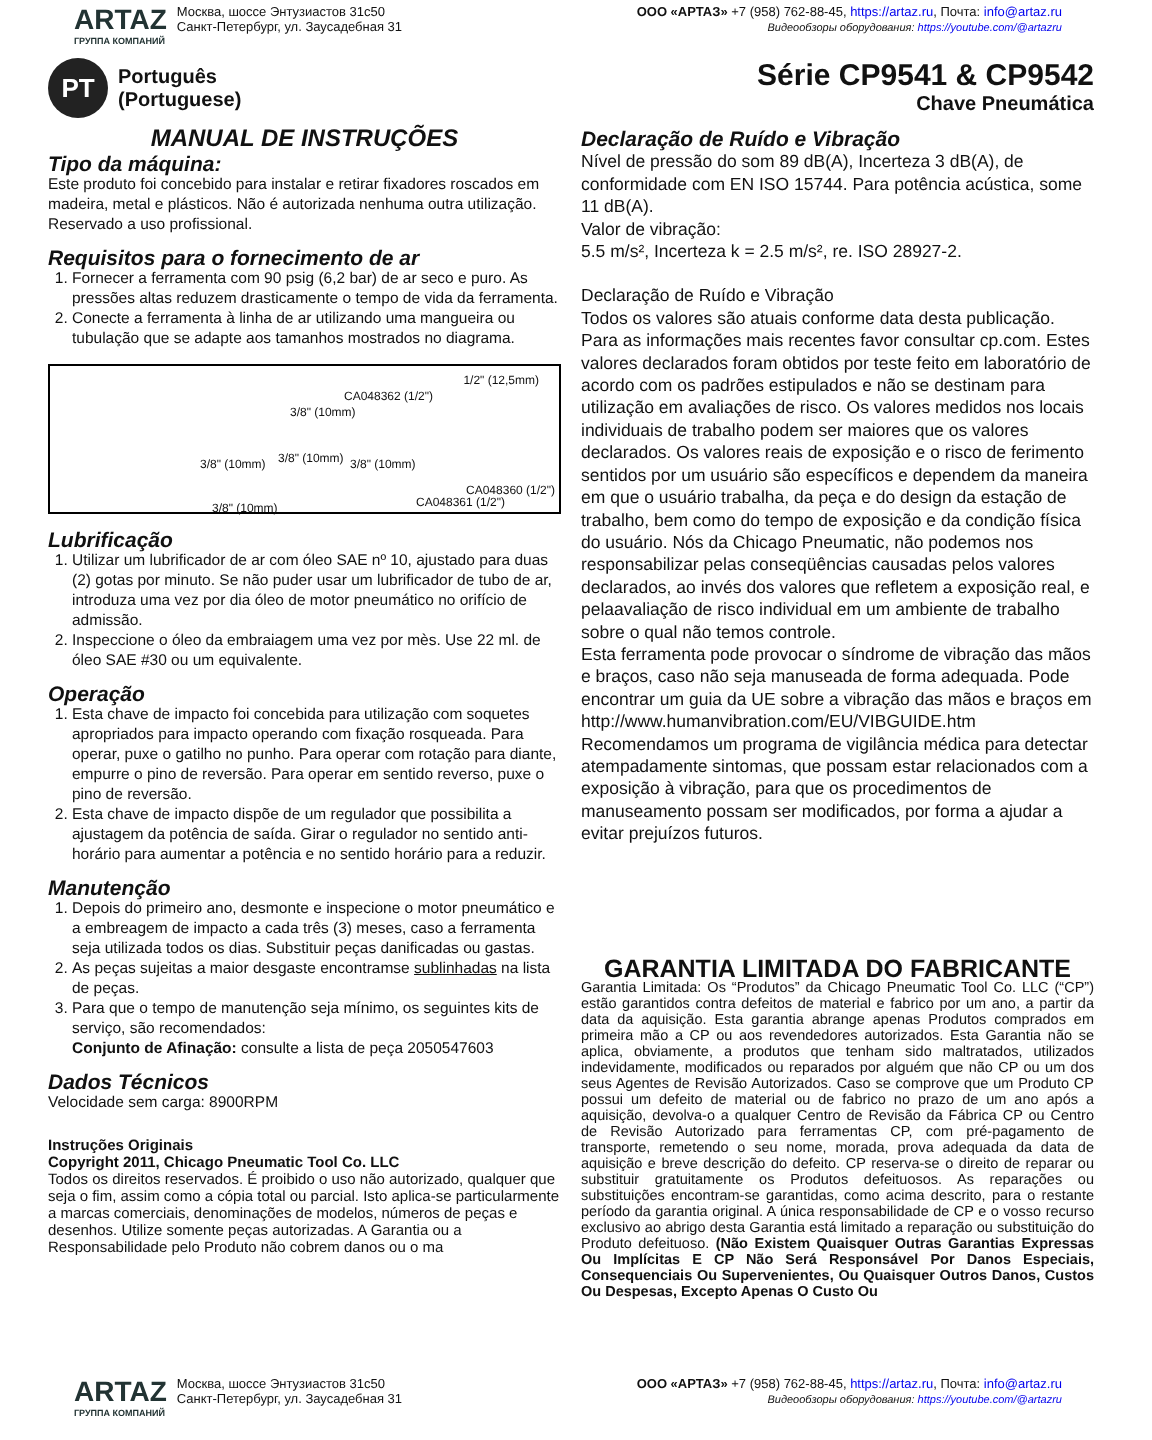ARTAZ
ГРУППА КОМПАНИЙ
Москва, шоссе Энтузиастов 31с50
Санкт-Петербург, ул. Заусадебная 31
ООО «АРТАЗ» +7 (958) 762-88-45, https://artaz.ru, Почта: info@artaz.ru
Видеообзоры оборудования: https://youtube.com/@artazru
PT
Português
(Portuguese)
Série CP9541 & CP9542
Chave Pneumática
MANUAL DE INSTRUÇÕES
Tipo da máquina:
Este produto foi concebido para instalar e retirar fixadores roscados em madeira, metal e plásticos. Não é autorizada nenhuma outra utilização. Reservado a uso profissional.
Requisitos para o fornecimento de ar
1. Fornecer a ferramenta com 90 psig (6,2 bar) de ar seco e puro. As pressões altas reduzem drasticamente o tempo de vida da ferramenta.
2. Conecte a ferramenta à linha de ar utilizando uma mangueira ou tubulação que se adapte aos tamanhos mostrados no diagrama.
1/2" (12,5mm)
CA048362 (1/2")
3/8" (10mm)
3/8" (10mm) 3/8" (10mm) 3/8" (10mm)
CA048360 (1/2")
CA048361 (1/2") 3/8" (10mm)
Lubrificação
1. Utilizar um lubrificador de ar com óleo SAE nº 10, ajustado para duas (2) gotas por minuto. Se não puder usar um lubrificador de tubo de ar, introduza uma vez por dia óleo de motor pneumático no orifício de admissão.
2. Inspeccione o óleo da embraiagem uma vez por mès. Use 22 ml. de óleo SAE #30 ou um equivalente.
Operação
1. Esta chave de impacto foi concebida para utilização com soquetes apropriados para impacto operando com fixação rosqueada. Para operar, puxe o gatilho no punho. Para operar com rotação para diante, empurre o pino de reversão. Para operar em sentido reverso, puxe o pino de reversão.
2. Esta chave de impacto dispõe de um regulador que possibilita a ajustagem da potência de saída. Girar o regulador no sentido anti-horário para aumentar a potência e no sentido horário para a reduzir.
Manutenção
1. Depois do primeiro ano, desmonte e inspecione o motor pneumático e a embreagem de impacto a cada três (3) meses, caso a ferramenta seja utilizada todos os dias. Substituir peças danificadas ou gastas.
2. As peças sujeitas a maior desgaste encontramse sublinhadas na lista de peças.
3. Para que o tempo de manutenção seja mínimo, os seguintes kits de serviço, são recomendados:
Conjunto de Afinação: consulte a lista de peça 2050547603
Dados Técnicos
Velocidade sem carga: 8900RPM
Instruções Originais
Copyright 2011, Chicago Pneumatic Tool Co. LLC
Todos os direitos reservados. É proibido o uso não autorizado, qualquer que seja o fim, assim como a cópia total ou parcial. Isto aplica-se particularmente a marcas comerciais, denominações de modelos, números de peças e desenhos. Utilize somente peças autorizadas. A Garantia ou a Responsabilidade pelo Produto não cobrem danos ou o ma
Declaração de Ruído e Vibração
Nível de pressão do som 89 dB(A), Incerteza 3 dB(A), de conformidade com EN ISO 15744. Para potência acústica, some 11 dB(A).
Valor de vibração:
5.5 m/s², Incerteza k = 2.5 m/s², re. ISO 28927-2.
Declaração de Ruído e Vibração
Todos os valores são atuais conforme data desta publicação. Para as informações mais recentes favor consultar cp.com. Estes valores declarados foram obtidos por teste feito em laboratório de acordo com os padrões estipulados e não se destinam para utilização em avaliações de risco. Os valores medidos nos locais individuais de trabalho podem ser maiores que os valores declarados. Os valores reais de exposição e o risco de ferimento sentidos por um usuário são específicos e dependem da maneira em que o usuário trabalha, da peça e do design da estação de trabalho, bem como do tempo de exposição e da condição física do usuário. Nós da Chicago Pneumatic, não podemos nos responsabilizar pelas conseqüências causadas pelos valores declarados, ao invés dos valores que refletem a exposição real, e pelaavaliação de risco individual em um ambiente de trabalho sobre o qual não temos controle.
Esta ferramenta pode provocar o síndrome de vibração das mãos e braços, caso não seja manuseada de forma adequada. Pode encontrar um guia da UE sobre a vibração das mãos e braços em
http://www.humanvibration.com/EU/VIBGUIDE.htm
Recomendamos um programa de vigilância médica para detectar atempadamente sintomas, que possam estar relacionados com a exposição à vibração, para que os procedimentos de manuseamento possam ser modificados, por forma a ajudar a evitar prejuízos futuros.
GARANTIA LIMITADA DO FABRICANTE
Garantia Limitada: Os “Produtos” da Chicago Pneumatic Tool Co. LLC (“CP”) estão garantidos contra defeitos de material e fabrico por um ano, a partir da data da aquisição. Esta garantia abrange apenas Produtos comprados em primeira mão a CP ou aos revendedores autorizados. Esta Garantia não se aplica, obviamente, a produtos que tenham sido maltratados, utilizados indevidamente, modificados ou reparados por alguém que não CP ou um dos seus Agentes de Revisão Autorizados. Caso se comprove que um Produto CP possui um defeito de material ou de fabrico no prazo de um ano após a aquisição, devolva-o a qualquer Centro de Revisão da Fábrica CP ou Centro de Revisão Autorizado para ferramentas CP, com pré-pagamento de transporte, remetendo o seu nome, morada, prova adequada da data de aquisição e breve descrição do defeito. CP reserva-se o direito de reparar ou substituir gratuitamente os Produtos defeituosos. As reparações ou substituições encontram-se garantidas, como acima descrito, para o restante período da garantia original. A única responsabilidade de CP e o vosso recurso exclusivo ao abrigo desta Garantia está limitado a reparação ou substituição do Produto defeituoso. (Não Existem Quaisquer Outras Garantias Expressas Ou Implícitas E CP Não Será Responsável Por Danos Especiais, Consequenciais Ou Supervenientes, Ou Quaisquer Outros Danos, Custos Ou Despesas, Excepto Apenas O Custo Ou
ARTAZ
ГРУППА КОМПАНИЙ
Москва, шоссе Энтузиастов 31с50
Санкт-Петербург, ул. Заусадебная 31
ООО «АРТАЗ» +7 (958) 762-88-45, https://artaz.ru, Почта: info@artaz.ru
Видеообзоры оборудования: https://youtube.com/@artazru